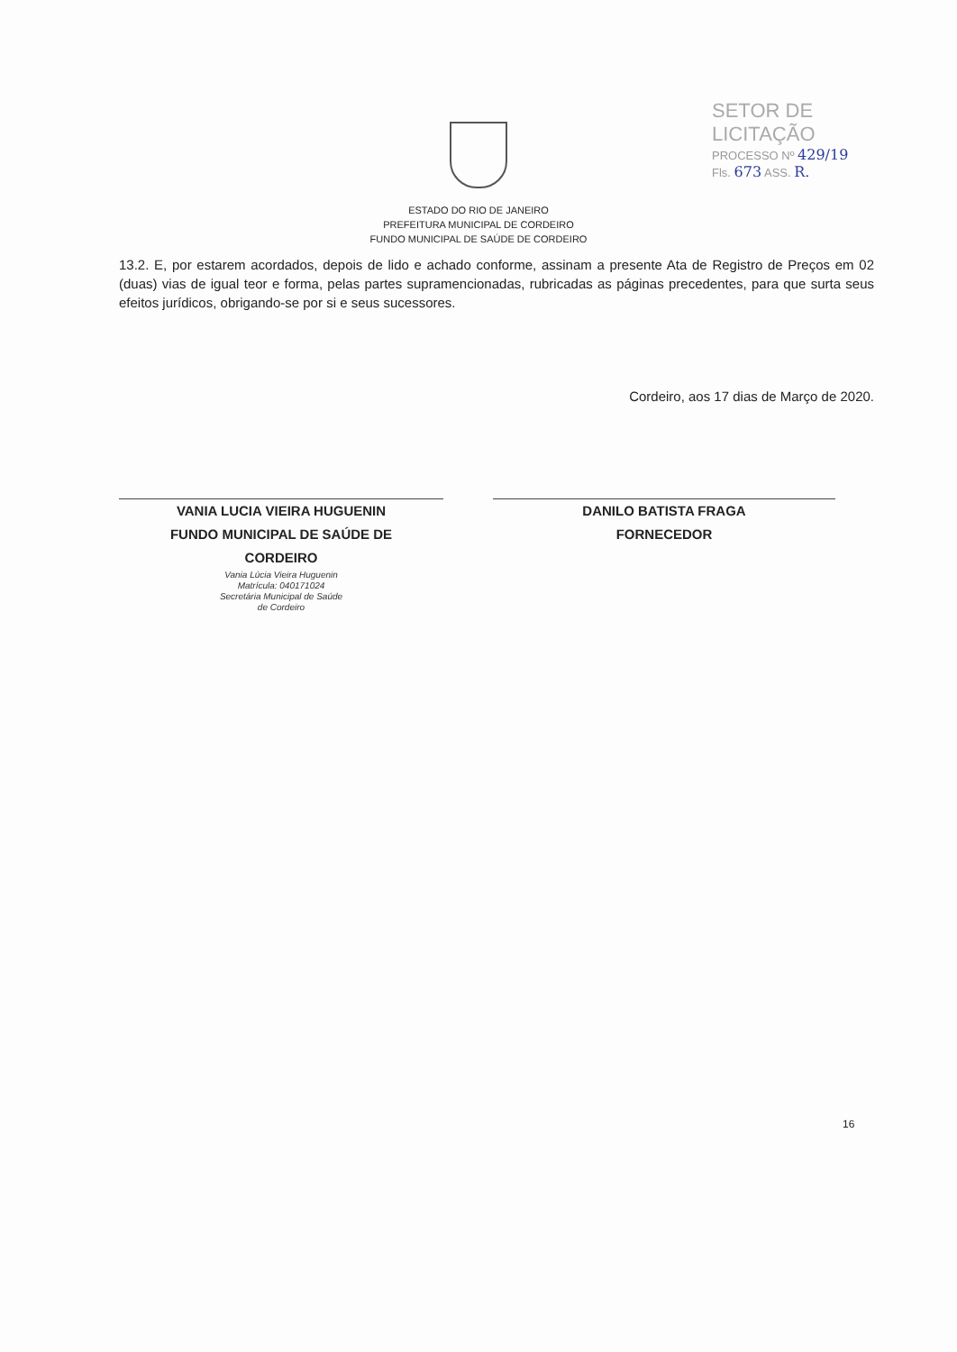SETOR DE LICITAÇÃO
PROCESSO Nº 429/19
Fls. 673 ASS. R.
ESTADO DO RIO DE JANEIRO
PREFEITURA MUNICIPAL DE CORDEIRO
FUNDO MUNICIPAL DE SAÚDE DE CORDEIRO
13.2. E, por estarem acordados, depois de lido e achado conforme, assinam a presente Ata de Registro de Preços em 02 (duas) vias de igual teor e forma, pelas partes supramencionadas, rubricadas as páginas precedentes, para que surta seus efeitos jurídicos, obrigando-se por si e seus sucessores.
Cordeiro, aos 17 dias de Março de 2020.
VANIA LUCIA VIEIRA HUGUENIN
FUNDO MUNICIPAL DE SAÚDE DE
CORDEIRO
Vania Lúcia Vieira Huguenin
Matrícula: 040171024
Secretária Municipal de Saúde
de Cordeiro
DANILO BATISTA FRAGA
FORNECEDOR
16